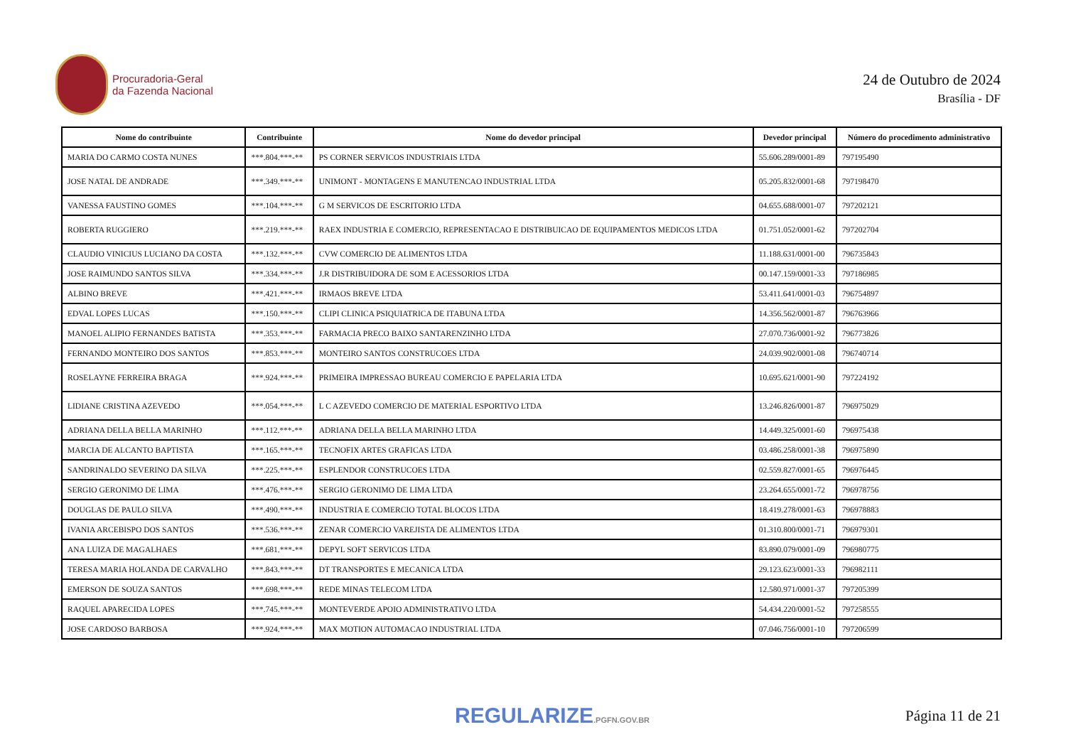Procuradoria-Geral
da Fazenda Nacional
24 de Outubro de 2024
Brasília - DF
| Nome do contribuinte | Contribuinte | Nome do devedor principal | Devedor principal | Número do procedimento administrativo |
| --- | --- | --- | --- | --- |
| MARIA DO CARMO COSTA NUNES | ***.804.***-** | PS CORNER SERVICOS INDUSTRIAIS LTDA | 55.606.289/0001-89 | 797195490 |
| JOSE NATAL DE ANDRADE | ***.349.***-** | UNIMONT - MONTAGENS E MANUTENCAO INDUSTRIAL LTDA | 05.205.832/0001-68 | 797198470 |
| VANESSA FAUSTINO GOMES | ***.104.***-** | G M SERVICOS DE ESCRITORIO LTDA | 04.655.688/0001-07 | 797202121 |
| ROBERTA RUGGIERO | ***.219.***-** | RAEX INDUSTRIA E COMERCIO, REPRESENTACAO E DISTRIBUICAO DE EQUIPAMENTOS MEDICOS LTDA | 01.751.052/0001-62 | 797202704 |
| CLAUDIO VINICIUS LUCIANO DA COSTA | ***.132.***-** | CVW COMERCIO DE ALIMENTOS LTDA | 11.188.631/0001-00 | 796735843 |
| JOSE RAIMUNDO SANTOS SILVA | ***.334.***-** | J.R DISTRIBUIDORA DE SOM E ACESSORIOS LTDA | 00.147.159/0001-33 | 797186985 |
| ALBINO BREVE | ***.421.***-** | IRMAOS BREVE LTDA | 53.411.641/0001-03 | 796754897 |
| EDVAL LOPES LUCAS | ***.150.***-** | CLIPI CLINICA PSIQUIATRICA DE ITABUNA LTDA | 14.356.562/0001-87 | 796763966 |
| MANOEL ALIPIO FERNANDES BATISTA | ***.353.***-** | FARMACIA PRECO BAIXO SANTARENZINHO LTDA | 27.070.736/0001-92 | 796773826 |
| FERNANDO MONTEIRO DOS SANTOS | ***.853.***-** | MONTEIRO SANTOS CONSTRUCOES LTDA | 24.039.902/0001-08 | 796740714 |
| ROSELAYNE FERREIRA BRAGA | ***.924.***-** | PRIMEIRA IMPRESSAO BUREAU COMERCIO E PAPELARIA LTDA | 10.695.621/0001-90 | 797224192 |
| LIDIANE CRISTINA AZEVEDO | ***.054.***-** | L C AZEVEDO COMERCIO DE MATERIAL ESPORTIVO LTDA | 13.246.826/0001-87 | 796975029 |
| ADRIANA DELLA BELLA MARINHO | ***.112.***-** | ADRIANA DELLA BELLA MARINHO LTDA | 14.449.325/0001-60 | 796975438 |
| MARCIA DE ALCANTO BAPTISTA | ***.165.***-** | TECNOFIX ARTES GRAFICAS LTDA | 03.486.258/0001-38 | 796975890 |
| SANDRINALDO SEVERINO DA SILVA | ***.225.***-** | ESPLENDOR CONSTRUCOES LTDA | 02.559.827/0001-65 | 796976445 |
| SERGIO GERONIMO DE LIMA | ***.476.***-** | SERGIO GERONIMO DE LIMA LTDA | 23.264.655/0001-72 | 796978756 |
| DOUGLAS DE PAULO SILVA | ***.490.***-** | INDUSTRIA E COMERCIO TOTAL BLOCOS LTDA | 18.419.278/0001-63 | 796978883 |
| IVANIA ARCEBISPO DOS SANTOS | ***.536.***-** | ZENAR COMERCIO VAREJISTA DE ALIMENTOS LTDA | 01.310.800/0001-71 | 796979301 |
| ANA LUIZA DE MAGALHAES | ***.681.***-** | DEPYL SOFT SERVICOS LTDA | 83.890.079/0001-09 | 796980775 |
| TERESA MARIA HOLANDA DE CARVALHO | ***.843.***-** | DT TRANSPORTES E MECANICA LTDA | 29.123.623/0001-33 | 796982111 |
| EMERSON DE SOUZA SANTOS | ***.698.***-** | REDE MINAS TELECOM LTDA | 12.580.971/0001-37 | 797205399 |
| RAQUEL APARECIDA LOPES | ***.745.***-** | MONTEVERDE APOIO ADMINISTRATIVO LTDA | 54.434.220/0001-52 | 797258555 |
| JOSE CARDOSO BARBOSA | ***.924.***-** | MAX MOTION AUTOMACAO INDUSTRIAL LTDA | 07.046.756/0001-10 | 797206599 |
REGULARIZE.PGFN.GOV.BR
Página 11 de 21